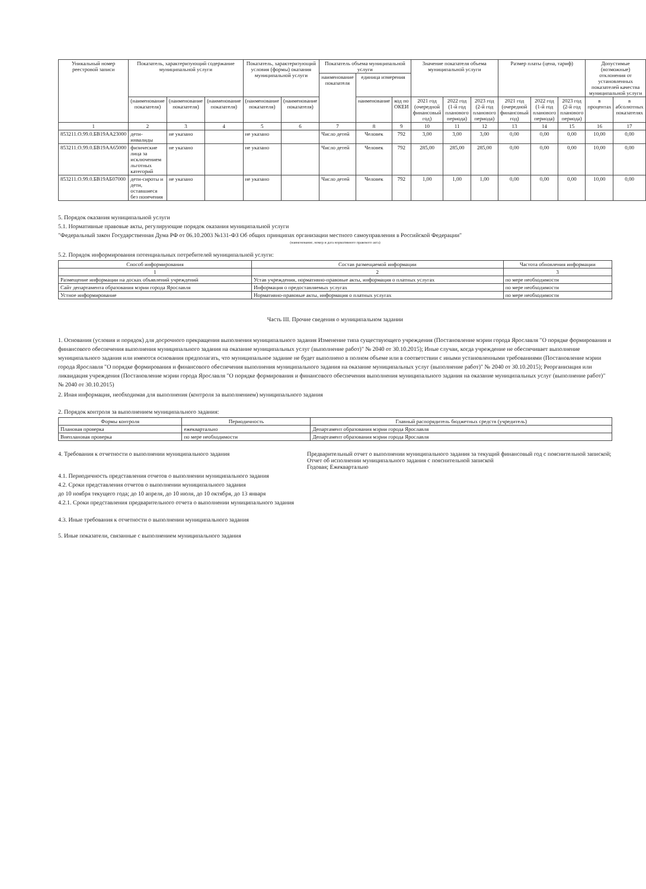| Уникальный номер реестровой записи | Показатель, характеризующий содержание муниципальной услуги | | | Показатель, характеризующий условия (формы) оказания муниципальной услуги | | Показатель объема муниципальной услуги | | | Значение показателя объема муниципальной услуги | | | Размер платы (цена, тариф) | | | Допустимые (возможные) отклонения от установленных показателей качества муниципальной услуги | |
| --- | --- | --- | --- | --- | --- | --- | --- | --- | --- | --- | --- | --- | --- | --- | --- | --- |
| | | | | | | наименование показателя | единица измерения | | | | | | | | | |
| | (наименование показателя) | (наименование показателя) | (наименование показателя) | (наименование показателя) | (наименование показателя) | | наименование | код по ОКЕИ | 2021 год (очередной финансовый год) | 2022 год (1-й год планового периода) | 2023 год (2-й год планового периода) | 2021 год (очередной финансовый год) | 2022 год (1-й год планового периода) | 2023 год (2-й год планового периода) | в процентах | в абсолютных показателях |
| 1 | 2 | 3 | 4 | 5 | 6 | 7 | 8 | 9 | 10 | 11 | 12 | 13 | 14 | 15 | 16 | 17 |
| 853211.О.99.0.БВ19АА23000 | дети-инвалиды | не указано | | не указано | | Число детей | Человек | 792 | 3,00 | 3,00 | 3,00 | 0,00 | 0,00 | 0,00 | 10,00 | 0,00 |
| 853211.О.99.0.БВ19АА65000 | физические лица за исключением льготных категорий | не указано | | не указано | | Число детей | Человек | 792 | 285,00 | 285,00 | 285,00 | 0,00 | 0,00 | 0,00 | 10,00 | 0,00 |
| 853211.О.99.0.БВ19АБ07000 | дети-сироты и дети, оставшиеся без попечения | не указано | | не указано | | Число детей | Человек | 792 | 1,00 | 1,00 | 1,00 | 0,00 | 0,00 | 0,00 | 10,00 | 0,00 |
5. Порядок оказания муниципальной услуги
5.1. Нормативные правовые акты, регулирующие порядок оказания муниципальной услуги
"Федеральный закон Государственная Дума РФ от 06.10.2003 №131-ФЗ Об общих принципах организации местного самоуправления в Российской Федерации"
(наименование, номер и дата нормативного правового акта)
5.2. Порядок информирования потенциальных потребителей муниципальной услуги:
| Способ информирования | Состав размещаемой информации | Частота обновления информации |
| --- | --- | --- |
| 1 | 2 | 3 |
| Размещение информации на досках объявлений учреждений | Устав учреждения, нормативно-правовые акты, информация о платных услугах | по мере необходимости |
| Сайт департамента образования мэрии города Ярославля | Информация о предоставляемых услугах | по мере необходимости |
| Устное информирование | Нормативно-правовые акты, информация о платных услугах | по мере необходимости |
Часть III. Прочие сведения о муниципальном задании
1. Основания (условия и порядок) для досрочного прекращения выполнения муниципального задания Изменение типа существующего учреждения (Постановление мэрии города Ярославля "О порядке формирования и финансового обеспечения выполнения муниципального задания на оказание муниципальных услуг (выполнение работ)" № 2040 от 30.10.2015); Иные случаи, когда учреждение не обеспечивает выполнение муниципального задания или имеются основания предполагать, что муниципальное задание не будет выполнено в полном объеме или в соответствии с иными установленными требованиями (Постановление мэрии города Ярославля "О порядке формирования и финансового обеспечения выполнения муниципального задания на оказание муниципальных услуг (выполнение работ)" № 2040 от 30.10.2015); Реорганизация или ликвидация учреждения (Постановление мэрии города Ярославля "О порядке формирования и финансового обеспечения выполнения муниципального задания на оказание муниципальных услуг (выполнение работ)" № 2040 от 30.10.2015)
2. Иная информация, необходимая для выполнения (контроля за выполнением) муниципального задания
2. Порядок контроля за выполнением муниципального задания:
| Формы контроля | Периодичность | Главный распорядитель бюджетных средств (учредитель) |
| --- | --- | --- |
| Плановая проверка | ежеквартально | Департамент образования мэрии города Ярославля |
| Внеплановая проверка | по мере необходимости | Департамент образования мэрии города Ярославля |
4. Требования к отчетности о выполнении муниципального задания Предварительный отчет о выполнении муниципального задания за текущий финансовый год с пояснительной запиской; Отчет об исполнении муниципального задания с пояснительной запиской
Годовая; Ежеквартально
4.1. Периодичность представления отчетов о выполнении муниципального задания
4.2. Сроки представления отчетов о выполнении муниципального задания
до 10 ноября текущего года; до 10 апреля, до 10 июля, до 10 октября, до 13 января
4.2.1. Сроки представления предварительного отчета о выполнении муниципального задания
4.3. Иные требования к отчетности о выполнении муниципального задания
5. Иные показатели, связанные с выполнением муниципального задания